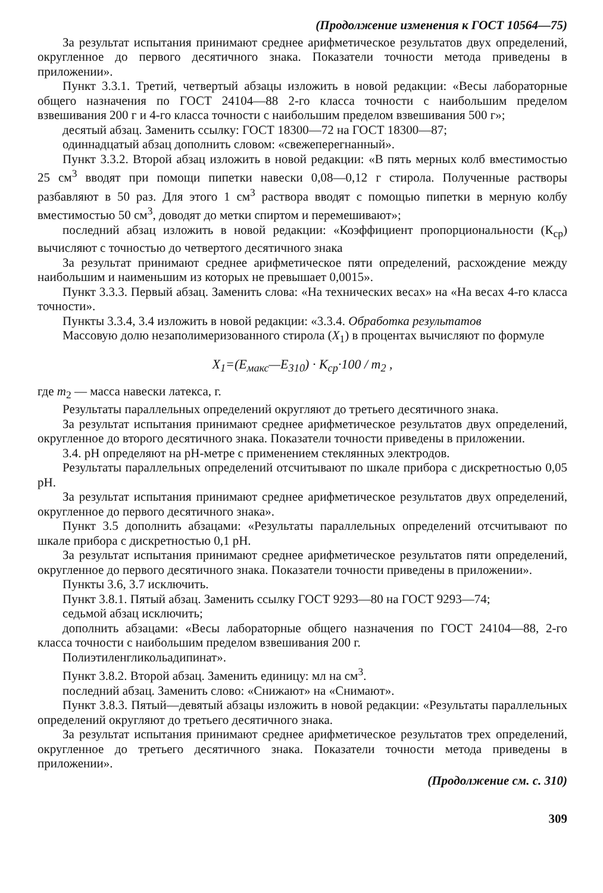(Продолжение изменения к ГОСТ 10564—75)
За результат испытания принимают среднее арифметическое результатов двух определений, округленное до первого десятичного знака. Показатели точности метода приведены в приложении».
Пункт 3.3.1. Третий, четвертый абзацы изложить в новой редакции: «Весы лабораторные общего назначения по ГОСТ 24104—88 2-го класса точности с наибольшим пределом взвешивания 200 г и 4-го класса точности с наибольшим пределом взвешивания 500 г»;
десятый абзац. Заменить ссылку: ГОСТ 18300—72 на ГОСТ 18300—87;
одиннадцатый абзац дополнить словом: «свежеперегнанный».
Пункт 3.3.2. Второй абзац изложить в новой редакции: «В пять мерных колб вместимостью 25 см<sup>3</sup> вводят при помощи пипетки навески 0,08—0,12 г стирола. Полученные растворы разбавляют в 50 раз. Для этого 1 см<sup>3</sup> раствора вводят с помощью пипетки в мерную колбу вместимостью 50 см<sup>3</sup>, доводят до метки спиртом и перемешивают»;
последний абзац изложить в новой редакции: «Коэффициент пропорциональности (К<sub>ср</sub>) вычисляют с точностью до четвертого десятичного знака
За результат принимают среднее арифметическое пяти определений, расхождение между наибольшим и наименьшим из которых не превышает 0,0015».
Пункт 3.3.3. Первый абзац. Заменить слова: «На технических весах» на «На весах 4-го класса точности».
Пункты 3.3.4, 3.4 изложить в новой редакции: «3.3.4. Обработка результатов
Массовую долю незаполимеризованного стирола (X<sub>1</sub>) в процентах вычисляют по формуле
X<sub>1</sub>=(E<sub>макс</sub>—E<sub>310</sub>) · K<sub>ср</sub>·100 / m<sub>2</sub> ,
где m<sub>2</sub> — масса навески латекса, г.
Результаты параллельных определений округляют до третьего десятичного знака.
За результат испытания принимают среднее арифметическое результатов двух определений, округленное до второго десятичного знака. Показатели точности приведены в приложении.
3.4. pH определяют на pH-метре с применением стеклянных электродов.
Результаты параллельных определений отсчитывают по шкале прибора с дискретностью 0,05 pH.
За результат испытания принимают среднее арифметическое результатов двух определений, округленное до первого десятичного знака».
Пункт 3.5 дополнить абзацами: «Результаты параллельных определений отсчитывают по шкале прибора с дискретностью 0,1 pH.
За результат испытания принимают среднее арифметическое результатов пяти определений, округленное до первого десятичного знака. Показатели точности приведены в приложении».
Пункты 3.6, 3.7 исключить.
Пункт 3.8.1. Пятый абзац. Заменить ссылку ГОСТ 9293—80 на ГОСТ 9293—74;
седьмой абзац исключить;
дополнить абзацами: «Весы лабораторные общего назначения по ГОСТ 24104—88, 2-го класса точности с наибольшим пределом взвешивания 200 г.
Полиэтиленгликольадипинат».
Пункт 3.8.2. Второй абзац. Заменить единицу: мл на см<sup>3</sup>.
последний абзац. Заменить слово: «Снижают» на «Снимают».
Пункт 3.8.3. Пятый—девятый абзацы изложить в новой редакции: «Результаты параллельных определений округляют до третьего десятичного знака.
За результат испытания принимают среднее арифметическое результатов трех определений, округленное до третьего десятичного знака. Показатели точности метода приведены в приложении».
(Продолжение см. с. 310)
309